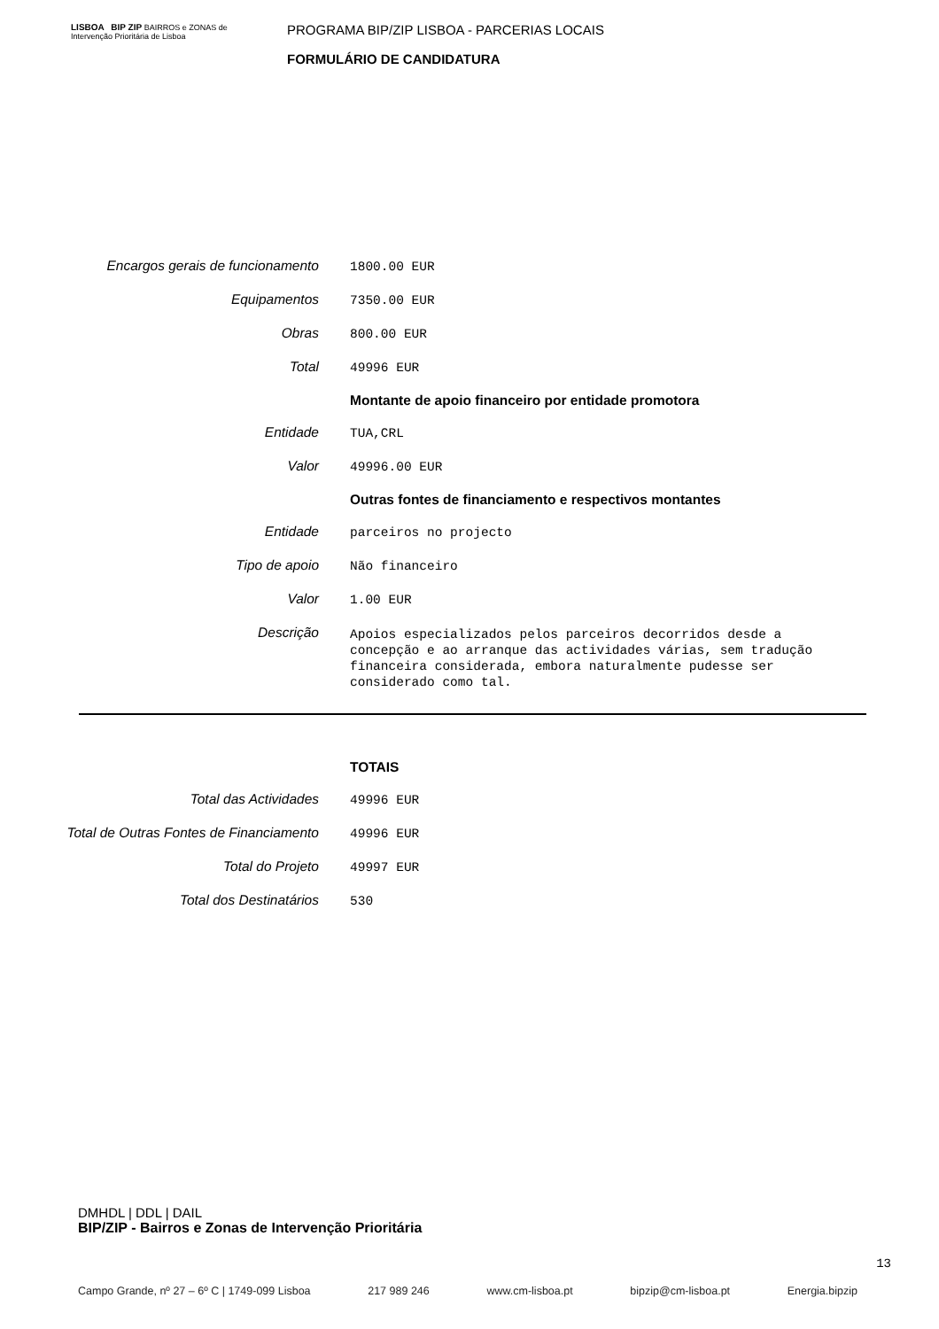LISBOA BIP ZIP BAIRROS e ZONAS de Intervenção Prioritária de Lisboa
PROGRAMA BIP/ZIP LISBOA - PARCERIAS LOCAIS
FORMULÁRIO DE CANDIDATURA
| Encargos gerais de funcionamento | 1800.00 EUR |
| Equipamentos | 7350.00 EUR |
| Obras | 800.00 EUR |
| Total | 49996 EUR |
| | Montante de apoio financeiro por entidade promotora |
| Entidade | TUA,CRL |
| Valor | 49996.00 EUR |
| | Outras fontes de financiamento e respectivos montantes |
| Entidade | parceiros no projecto |
| Tipo de apoio | Não financeiro |
| Valor | 1.00 EUR |
| Descrição | Apoios especializados pelos parceiros decorridos desde a concepção e ao arranque das actividades várias, sem tradução financeira considerada, embora naturalmente pudesse ser considerado como tal. |
| | TOTAIS |
| Total das Actividades | 49996 EUR |
| Total de Outras Fontes de Financiamento | 49996 EUR |
| Total do Projeto | 49997 EUR |
| Total dos Destinatários | 530 |
DMHDL | DDL | DAIL
BIP/ZIP - Bairros e Zonas de Intervenção Prioritária
13
Campo Grande, nº 27 – 6º C | 1749-099 Lisboa 217 989 246 www.cm-lisboa.pt bipzip@cm-lisboa.pt Energia.bipzip